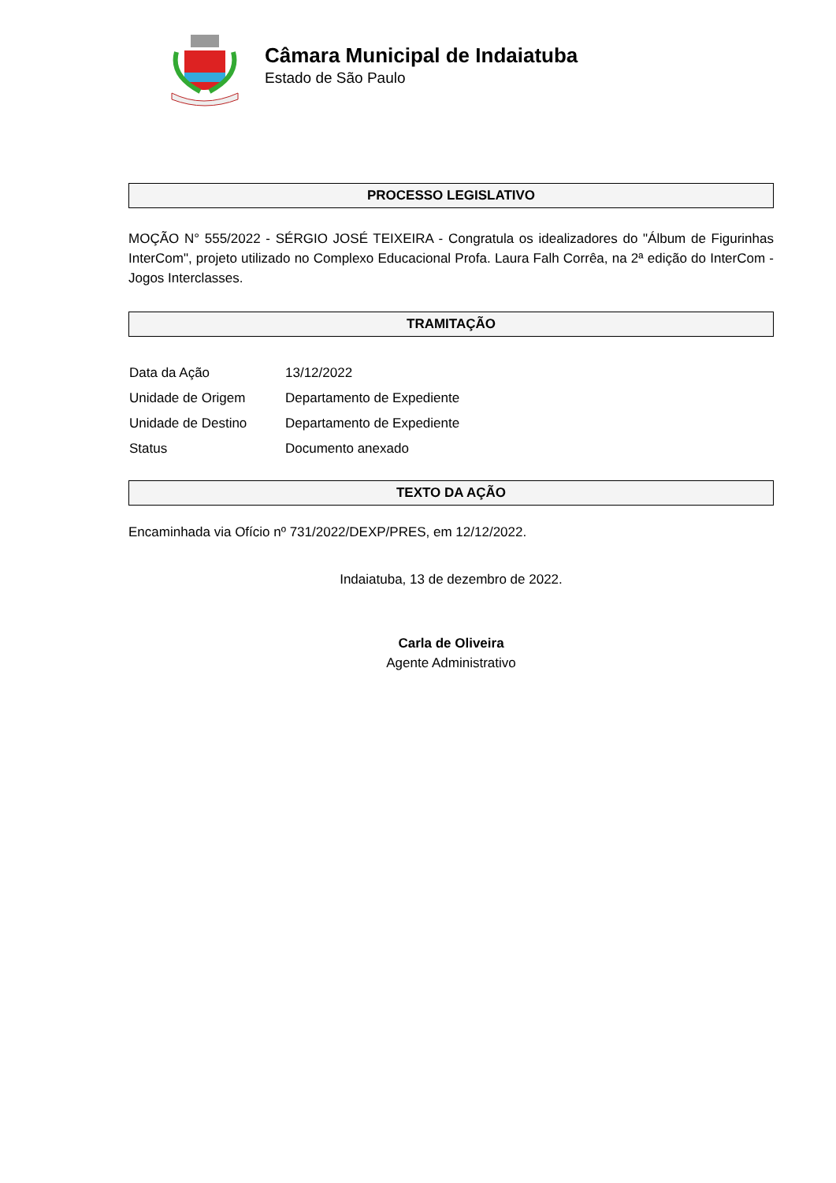Câmara Municipal de Indaiatuba
Estado de São Paulo
PROCESSO LEGISLATIVO
MOÇÃO N° 555/2022 - SÉRGIO JOSÉ TEIXEIRA - Congratula os idealizadores do "Álbum de Figurinhas InterCom", projeto utilizado no Complexo Educacional Profa. Laura Falh Corrêa, na 2ª edição do InterCom - Jogos Interclasses.
TRAMITAÇÃO
| Data da Ação | 13/12/2022 |
| Unidade de Origem | Departamento de Expediente |
| Unidade de Destino | Departamento de Expediente |
| Status | Documento anexado |
TEXTO DA AÇÃO
Encaminhada via Ofício nº 731/2022/DEXP/PRES, em 12/12/2022.
Indaiatuba, 13 de dezembro de 2022.
Carla de Oliveira
Agente Administrativo